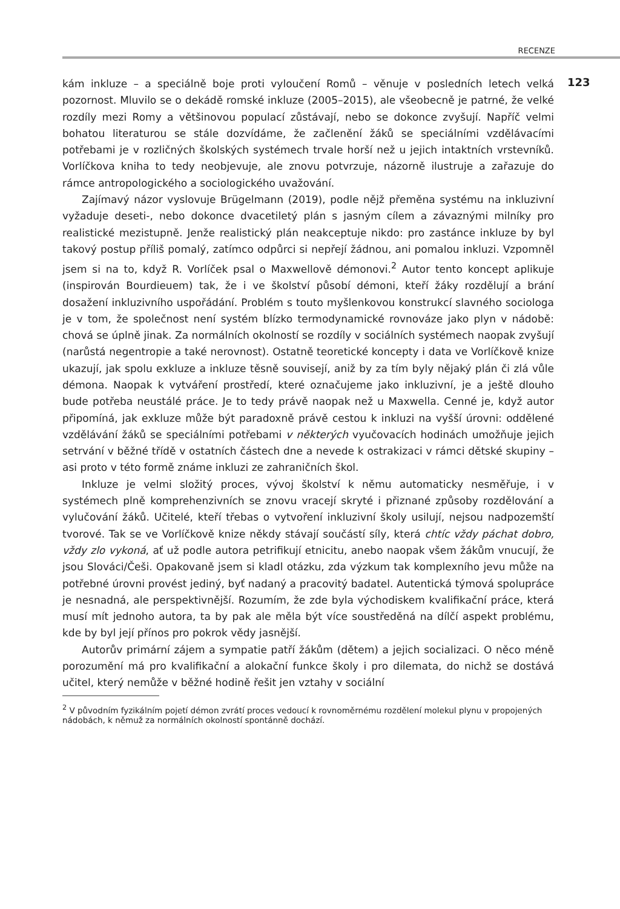RECENZE
kám inkluze – a speciálně boje proti vyloučení Romů – věnuje v posledních letech velká pozornost. Mluvilo se o dekádě romské inkluze (2005–2015), ale všeobecně je patrné, že velké rozdíly mezi Romy a většinovou populací zůstávají, nebo se dokonce zvyšují. Napříč velmi bohatou literaturou se stále dozvídáme, že začlenění žáků se speciálními vzdělávacími potřebami je v rozličných školských systémech trvale horší než u jejich intaktních vrstevníků. Vorlíčkova kniha to tedy neobjevuje, ale znovu potvrzuje, názorně ilustruje a zařazuje do rámce antropologického a sociologického uvažování.
Zajímavý názor vyslovuje Brügelmann (2019), podle nějž přeměna systému na inkluzivní vyžaduje deseti-, nebo dokonce dvacetiletý plán s jasným cílem a závaznými milníky pro realistické mezistupně. Jenže realistický plán neakceptuje nikdo: pro zastánce inkluze by byl takový postup příliš pomalý, zatímco odpůrci si nepřejí žádnou, ani pomalou inkluzi. Vzpomněl jsem si na to, když R. Vorlíček psal o Maxwellově démonovi.<sup>2</sup> Autor tento koncept aplikuje (inspirován Bourdieuem) tak, že i ve školství působí démoni, kteří žáky rozdělují a brání dosažení inkluzivního uspořádání. Problém s touto myšlenkovou konstrukcí slavného sociologa je v tom, že společnost není systém blízko termodynamické rovnováze jako plyn v nádobě: chová se úplně jinak. Za normálních okolností se rozdíly v sociálních systémech naopak zvyšují (narůstá negentropie a také nerovnost). Ostatně teoretické koncepty i data ve Vorlíčkově knize ukazují, jak spolu exkluze a inkluze těsně souvisejí, aniž by za tím byly nějaký plán či zlá vůle démona. Naopak k vytváření prostředí, které označujeme jako inkluzivní, je a ještě dlouho bude potřeba neustálé práce. Je to tedy právě naopak než u Maxwella. Cenné je, když autor připomíná, jak exkluze může být paradoxně právě cestou k inkluzi na vyšší úrovni: oddělené vzdělávání žáků se speciálními potřebami v některých vyučovacích hodinách umožňuje jejich setrvání v běžné třídě v ostatních částech dne a nevede k ostrakizaci v rámci dětské skupiny – asi proto v této formě známe inkluzi ze zahraničních škol.
Inkluze je velmi složitý proces, vývoj školství k němu automaticky nesměřuje, i v systémech plně komprehenzivních se znovu vracejí skryté i přiznané způsoby rozdělování a vylučování žáků. Učitelé, kteří třebas o vytvoření inkluzivní školy usilují, nejsou nadpozemští tvorové. Tak se ve Vorlíčkově knize někdy stávají součástí síly, která chtíc vždy páchat dobro, vždy zlo vykoná, ať už podle autora petrifikují etnicitu, anebo naopak všem žákům vnucují, že jsou Slováci/Češi. Opakovaně jsem si kladl otázku, zda výzkum tak komplexního jevu může na potřebné úrovni provést jediný, byť nadaný a pracovitý badatel. Autentická týmová spolupráce je nesnadná, ale perspektivnější. Rozumím, že zde byla východiskem kvalifikační práce, která musí mít jednoho autora, ta by pak ale měla být více soustředěná na dílčí aspekt problému, kde by byl její přínos pro pokrok vědy jasnější.
Autorův primární zájem a sympatie patří žákům (dětem) a jejich socializaci. O něco méně porozumění má pro kvalifikační a alokační funkce školy i pro dilemata, do nichž se dostává učitel, který nemůže v běžné hodině řešit jen vztahy v sociální
123
<sup>2</sup> V původním fyzikálním pojetí démon zvrátí proces vedoucí k rovnoměrnému rozdělení molekul plynu v propojených nádobách, k němuž za normálních okolností spontánně dochází.